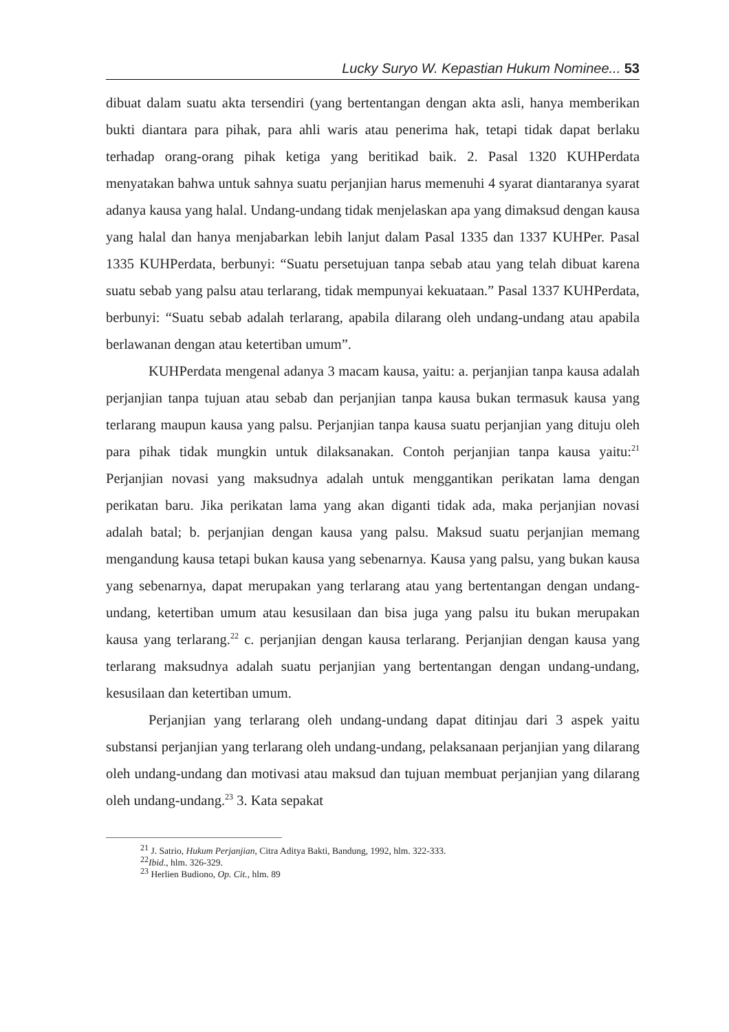Lucky Suryo W. Kepastian Hukum Nominee... 53
dibuat dalam suatu akta tersendiri (yang bertentangan dengan akta asli, hanya memberikan bukti diantara para pihak, para ahli waris atau penerima hak, tetapi tidak dapat berlaku terhadap orang-orang pihak ketiga yang beritikad baik. 2. Pasal 1320 KUHPerdata menyatakan bahwa untuk sahnya suatu perjanjian harus memenuhi 4 syarat diantaranya syarat adanya kausa yang halal. Undang-undang tidak menjelaskan apa yang dimaksud dengan kausa yang halal dan hanya menjabarkan lebih lanjut dalam Pasal 1335 dan 1337 KUHPer. Pasal 1335 KUHPerdata, berbunyi: “Suatu persetujuan tanpa sebab atau yang telah dibuat karena suatu sebab yang palsu atau terlarang, tidak mempunyai kekuataan.” Pasal 1337 KUHPerdata, berbunyi: “Suatu sebab adalah terlarang, apabila dilarang oleh undang-undang atau apabila berlawanan dengan atau ketertiban umum”.
KUHPerdata mengenal adanya 3 macam kausa, yaitu: a. perjanjian tanpa kausa adalah perjanjian tanpa tujuan atau sebab dan perjanjian tanpa kausa bukan termasuk kausa yang terlarang maupun kausa yang palsu. Perjanjian tanpa kausa suatu perjanjian yang dituju oleh para pihak tidak mungkin untuk dilaksanakan. Contoh perjanjian tanpa kausa yaitu:<sup>21</sup> Perjanjian novasi yang maksudnya adalah untuk menggantikan perikatan lama dengan perikatan baru. Jika perikatan lama yang akan diganti tidak ada, maka perjanjian novasi adalah batal; b. perjanjian dengan kausa yang palsu. Maksud suatu perjanjian memang mengandung kausa tetapi bukan kausa yang sebenarnya. Kausa yang palsu, yang bukan kausa yang sebenarnya, dapat merupakan yang terlarang atau yang bertentangan dengan undang-undang, ketertiban umum atau kesusilaan dan bisa juga yang palsu itu bukan merupakan kausa yang terlarang.<sup>22</sup> c. perjanjian dengan kausa terlarang. Perjanjian dengan kausa yang terlarang maksudnya adalah suatu perjanjian yang bertentangan dengan undang-undang, kesusilaan dan ketertiban umum.
Perjanjian yang terlarang oleh undang-undang dapat ditinjau dari 3 aspek yaitu substansi perjanjian yang terlarang oleh undang-undang, pelaksanaan perjanjian yang dilarang oleh undang-undang dan motivasi atau maksud dan tujuan membuat perjanjian yang dilarang oleh undang-undang.<sup>23</sup> 3. Kata sepakat
<sup>21</sup> J. Satrio, Hukum Perjanjian, Citra Aditya Bakti, Bandung, 1992, hlm. 322-333.
<sup>22</sup> Ibid., hlm. 326-329.
<sup>23</sup> Herlien Budiono, Op. Cit., hlm. 89